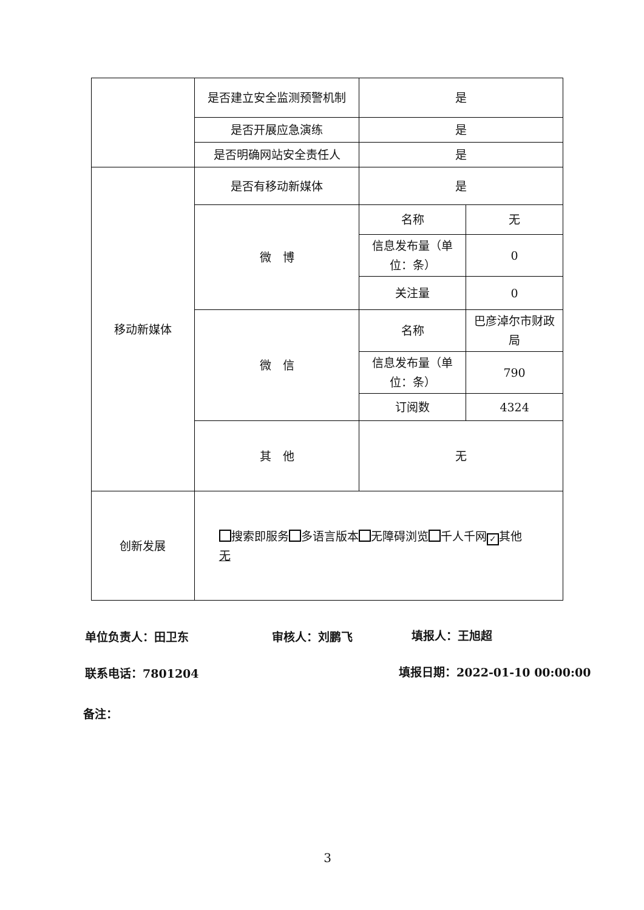| | 是否建立安全监测预警机制 | 是 | |
| | 是否开展应急演练 | 是 | |
| | 是否明确网站安全责任人 | 是 | |
| 移动新媒体 | 是否有移动新媒体 | 是 | |
| | 微 博 | 名称 | 无 |
| | | 信息发布量（单位：条） | 0 |
| | | 关注量 | 0 |
| | 微 信 | 名称 | 巴彦淖尔市财政局 |
| | | 信息发布量（单位：条） | 790 |
| | | 订阅数 | 4324 |
| | 其 他 | 无 | |
| 创新发展 | 搜索即服务 多语言版本 无障碍浏览 千人千网 ✓ 其他 无 | | |
单位负责人：田卫东 审核人：刘鹏飞 填报人：王旭超
联系电话：7801204 填报日期：2022-01-10 00:00:00
备注：
3